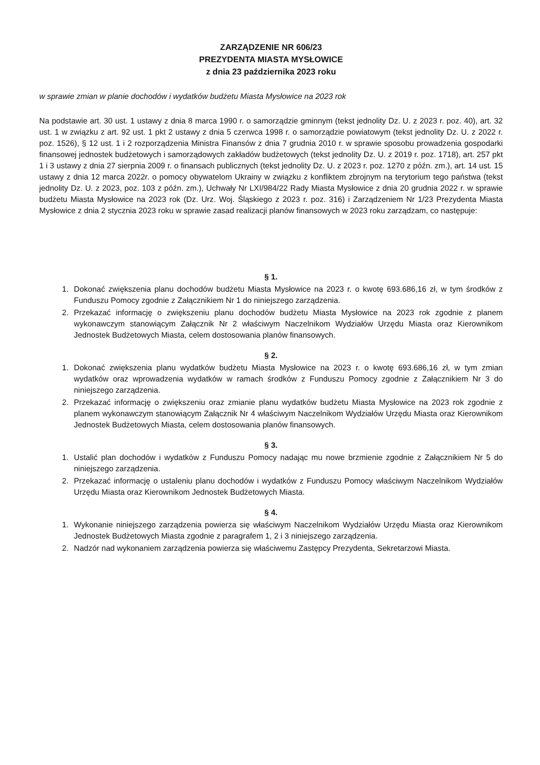ZARZĄDZENIE NR 606/23
PREZYDENTA MIASTA MYSŁOWICE
z dnia 23 października 2023 roku
w sprawie zmian w planie dochodów i wydatków budżetu Miasta Mysłowice na 2023 rok
Na podstawie art. 30 ust. 1 ustawy z dnia 8 marca 1990 r. o samorządzie gminnym (tekst jednolity Dz. U. z 2023 r. poz. 40), art. 32 ust. 1 w związku z art. 92 ust. 1 pkt 2 ustawy z dnia 5 czerwca 1998 r. o samorządzie powiatowym (tekst jednolity Dz. U. z 2022 r. poz. 1526), § 12 ust. 1 i 2 rozporządzenia Ministra Finansów z dnia 7 grudnia 2010 r. w sprawie sposobu prowadzenia gospodarki finansowej jednostek budżetowych i samorządowych zakładów budżetowych (tekst jednolity Dz. U. z 2019 r. poz. 1718), art. 257 pkt 1 i 3 ustawy z dnia 27 sierpnia 2009 r. o finansach publicznych (tekst jednolity Dz. U. z 2023 r. poz. 1270 z późn. zm.), art. 14 ust. 15 ustawy z dnia 12 marca 2022r. o pomocy obywatelom Ukrainy w związku z konfliktem zbrojnym na terytorium tego państwa (tekst jednolity Dz. U. z 2023, poz. 103 z późn. zm.), Uchwały Nr LXI/984/22 Rady Miasta Mysłowice z dnia 20 grudnia 2022 r. w sprawie budżetu Miasta Mysłowice na 2023 rok (Dz. Urz. Woj. Śląskiego z 2023 r. poz. 316) i Zarządzeniem Nr 1/23 Prezydenta Miasta Mysłowice z dnia 2 stycznia 2023 roku w sprawie zasad realizacji planów finansowych w 2023 roku zarządzam, co następuje:
§ 1.
1. Dokonać zwiększenia planu dochodów budżetu Miasta Mysłowice na 2023 r. o kwotę 693.686,16 zł, w tym środków z Funduszu Pomocy zgodnie z Załącznikiem Nr 1 do niniejszego zarządzenia.
2. Przekazać informację o zwiększeniu planu dochodów budżetu Miasta Mysłowice na 2023 rok zgodnie z planem wykonawczym stanowiącym Załącznik Nr 2 właściwym Naczelnikom Wydziałów Urzędu Miasta oraz Kierownikom Jednostek Budżetowych Miasta, celem dostosowania planów finansowych.
§ 2.
1. Dokonać zwiększenia planu wydatków budżetu Miasta Mysłowice na 2023 r. o kwotę 693.686,16 zł, w tym zmian wydatków oraz wprowadzenia wydatków w ramach środków z Funduszu Pomocy zgodnie z Załącznikiem Nr 3 do niniejszego zarządzenia.
2. Przekazać informację o zwiększeniu oraz zmianie planu wydatków budżetu Miasta Mysłowice na 2023 rok zgodnie z planem wykonawczym stanowiącym Załącznik Nr 4 właściwym Naczelnikom Wydziałów Urzędu Miasta oraz Kierownikom Jednostek Budżetowych Miasta, celem dostosowania planów finansowych.
§ 3.
1. Ustalić plan dochodów i wydatków z Funduszu Pomocy nadając mu nowe brzmienie zgodnie z Załącznikiem Nr 5 do niniejszego zarządzenia.
2. Przekazać informację o ustaleniu planu dochodów i wydatków z Funduszu Pomocy właściwym Naczelnikom Wydziałów Urzędu Miasta oraz Kierownikom Jednostek Budżetowych Miasta.
§ 4.
1. Wykonanie niniejszego zarządzenia powierza się właściwym Naczelnikom Wydziałów Urzędu Miasta oraz Kierownikom Jednostek Budżetowych Miasta zgodnie z paragrafem 1, 2 i 3 niniejszego zarządzenia.
2. Nadzór nad wykonaniem zarządzenia powierza się właściwemu Zastępcy Prezydenta, Sekretarzowi Miasta.